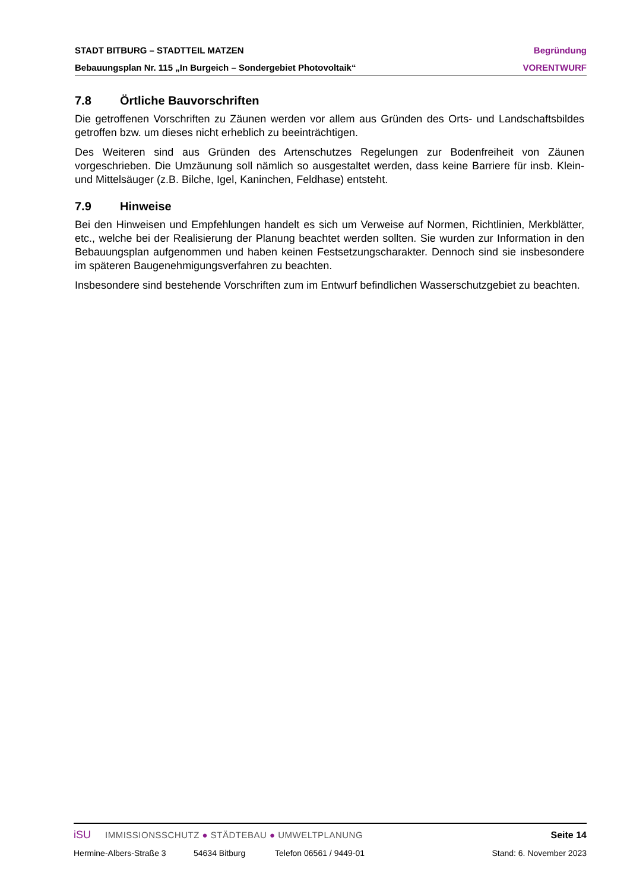STADT BITBURG – STADTTEIL MATZEN Begründung
Bebauungsplan Nr. 115 „In Burgeich – Sondergebiet Photovoltaik“VORENTWURF
7.8 Örtliche Bauvorschriften
Die getroffenen Vorschriften zu Zäunen werden vor allem aus Gründen des Orts- und Landschaftsbildes getroffen bzw. um dieses nicht erheblich zu beeinträchtigen.
Des Weiteren sind aus Gründen des Artenschutzes Regelungen zur Bodenfreiheit von Zäunen vorgeschrieben. Die Umzäunung soll nämlich so ausgestaltet werden, dass keine Barriere für insb. Klein- und Mittelsäuger (z.B. Bilche, Igel, Kaninchen, Feldhase) entsteht.
7.9 Hinweise
Bei den Hinweisen und Empfehlungen handelt es sich um Verweise auf Normen, Richtlinien, Merkblätter, etc., welche bei der Realisierung der Planung beachtet werden sollten. Sie wurden zur Information in den Bebauungsplan aufgenommen und haben keinen Festsetzungscharakter. Dennoch sind sie insbesondere im späteren Baugenehmigungsverfahren zu beachten.
Insbesondere sind bestehende Vorschriften zum im Entwurf befindlichen Wasserschutzgebiet zu beachten.
iSU IMMISSIONSSCHUTZ ● STÄDTEBAU ● UMWELTPLANUNG Seite 14
Hermine-Albers-Straße 3 54634 Bitburg Telefon 06561 / 9449-01 Stand: 6. November 2023